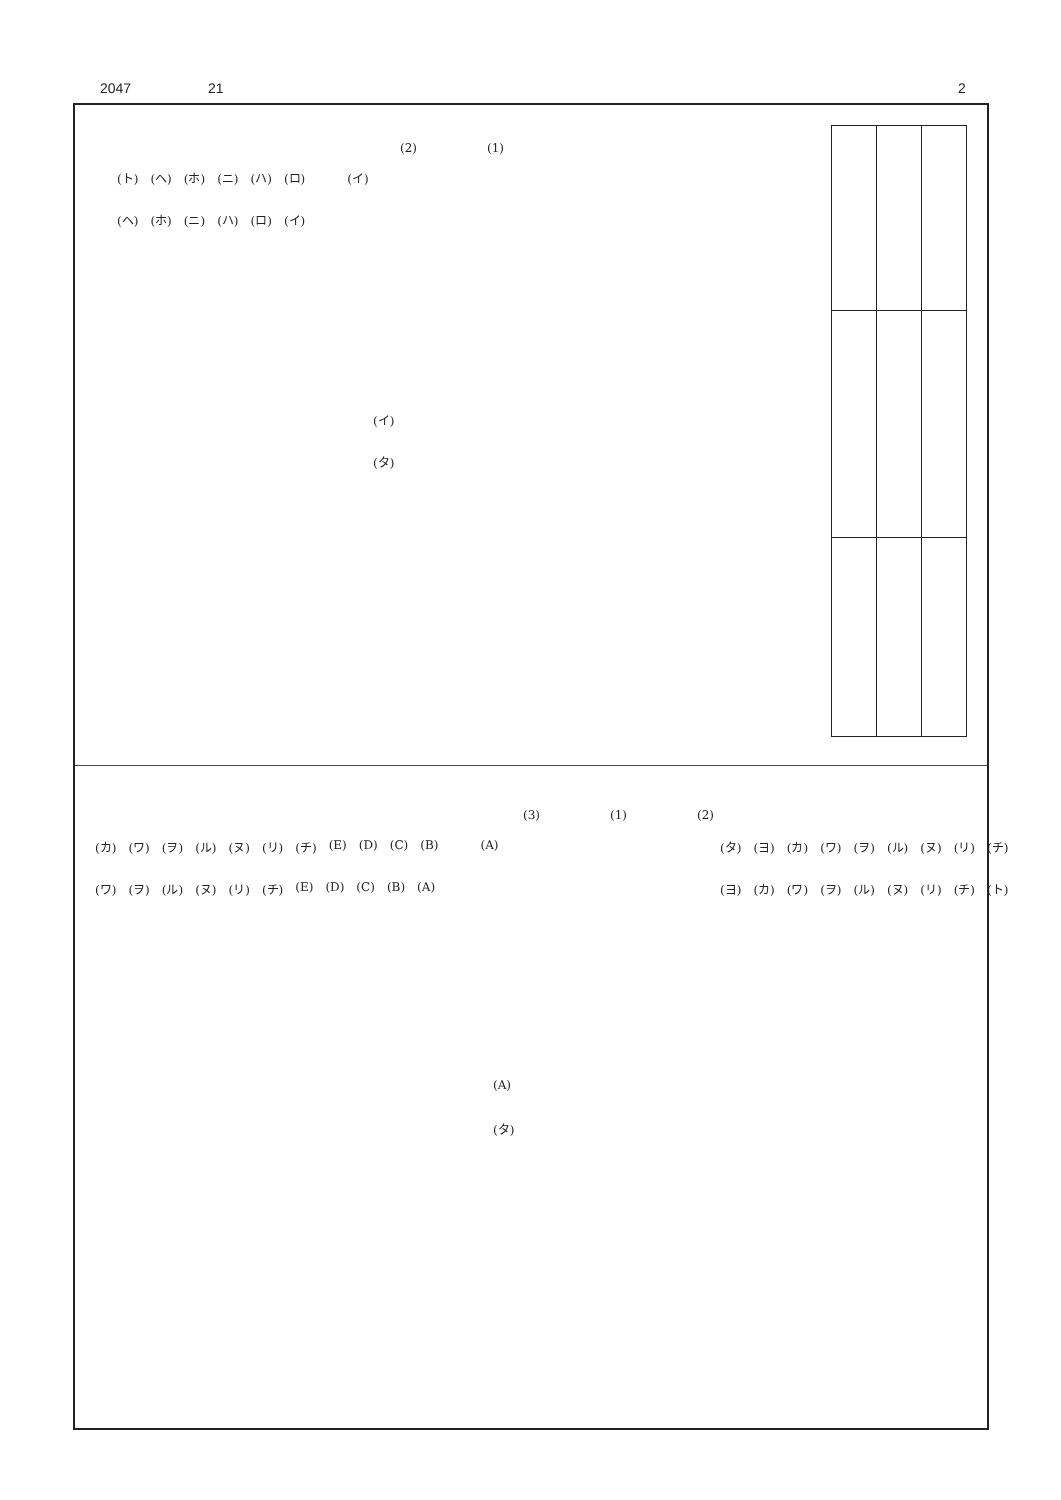2047 21 2
(2) (1)
(ト) (ヘ) (ホ) (ニ) (ハ) (ロ) (イ)
(ヘ) (ホ) (ニ) (ハ) (ロ) (イ)
(イ)
(タ)
(3) (1) (2)
(カ) (ワ) (ヲ) (ル) (ヌ) (リ) (チ) (E) (D) (C) (B) (A)
(タ) (ヨ) (カ) (ワ) (ヲ) (ル) (ヌ) (リ) (チ)
(ワ) (ヲ) (ル) (ヌ) (リ) (チ) (E) (D) (C) (B) (A)
(ヨ) (カ) (ワ) (ヲ) (ル) (ヌ) (リ) (チ) (ト)
(A)
(タ)